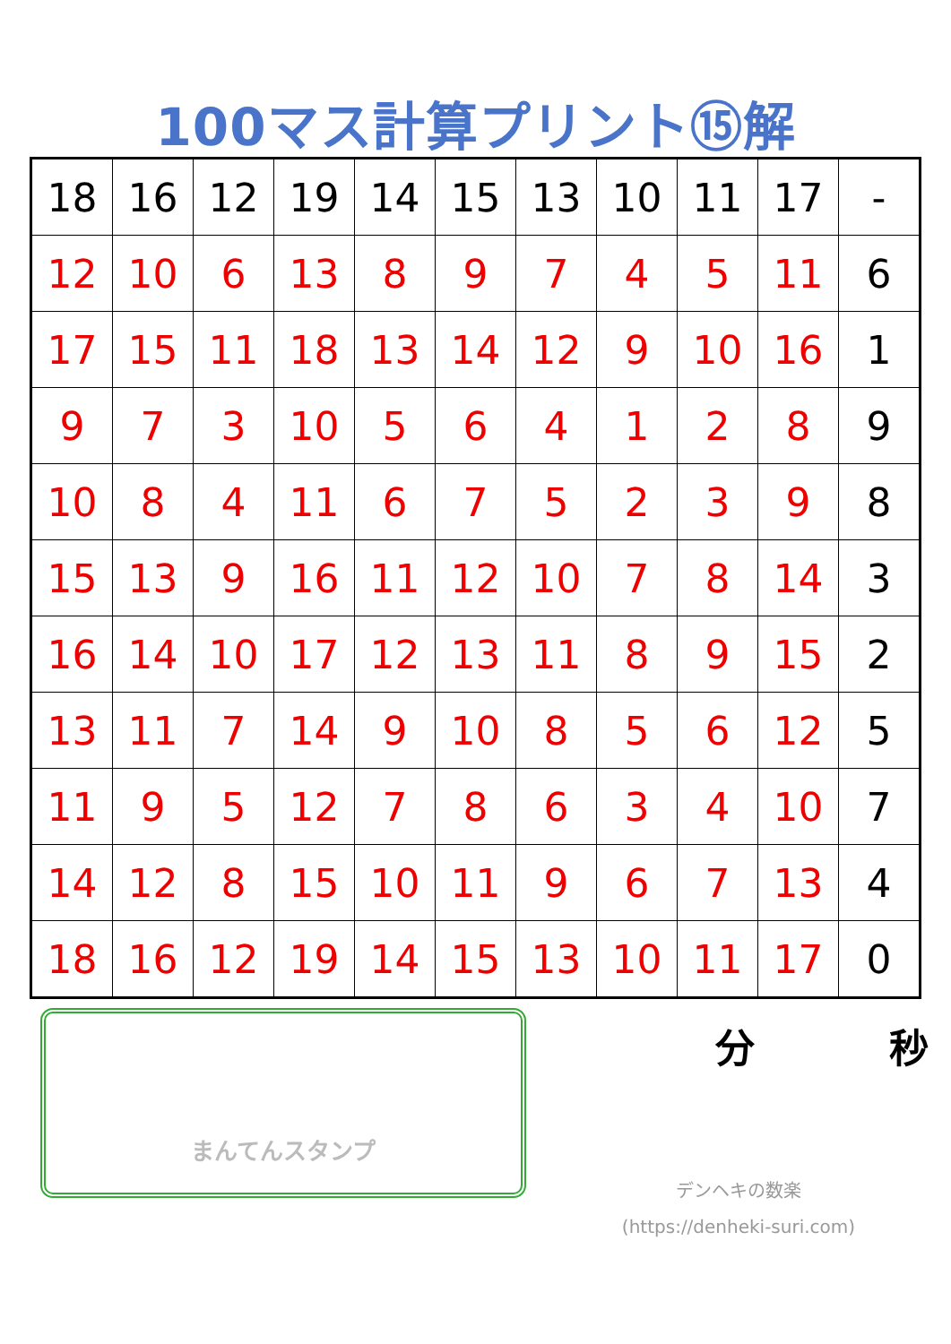100マス計算プリント⑮解
| 18 | 16 | 12 | 19 | 14 | 15 | 13 | 10 | 11 | 17 | - |
| 12 | 10 | 6 | 13 | 8 | 9 | 7 | 4 | 5 | 11 | 6 |
| 17 | 15 | 11 | 18 | 13 | 14 | 12 | 9 | 10 | 16 | 1 |
| 9 | 7 | 3 | 10 | 5 | 6 | 4 | 1 | 2 | 8 | 9 |
| 10 | 8 | 4 | 11 | 6 | 7 | 5 | 2 | 3 | 9 | 8 |
| 15 | 13 | 9 | 16 | 11 | 12 | 10 | 7 | 8 | 14 | 3 |
| 16 | 14 | 10 | 17 | 12 | 13 | 11 | 8 | 9 | 15 | 2 |
| 13 | 11 | 7 | 14 | 9 | 10 | 8 | 5 | 6 | 12 | 5 |
| 11 | 9 | 5 | 12 | 7 | 8 | 6 | 3 | 4 | 10 | 7 |
| 14 | 12 | 8 | 15 | 10 | 11 | 9 | 6 | 7 | 13 | 4 |
| 18 | 16 | 12 | 19 | 14 | 15 | 13 | 10 | 11 | 17 | 0 |
まんてんスタンプ
分 秒
デンヘキの数楽
(https://denheki-suri.com)